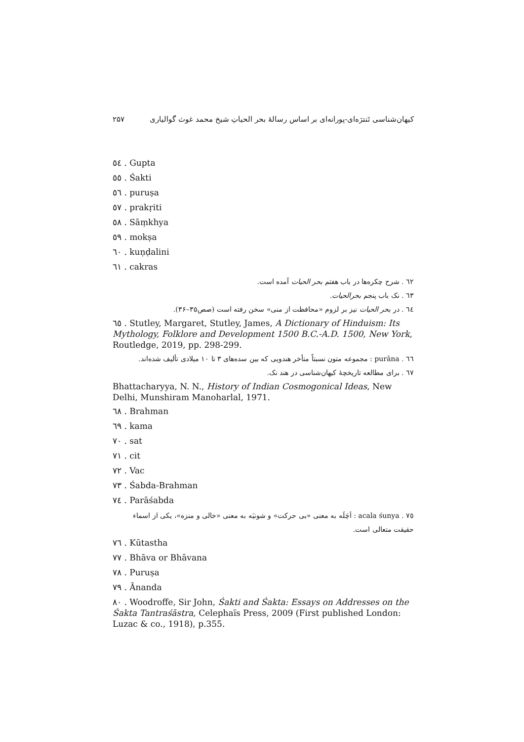۲۵۷ کیهان‌شناسی تَنترَه‌ای-پورانه‌ای بر اساس رسالهٔ بحر الحیاتِ شیخ محمد غوث گوالیاری
٥٤ . Gupta
٥٥ . Śakti
٥٦ . puruṣa
٥٧ . prakṛiti
٥٨ . Sāṃkhya
٥٩ . mokṣa
٦٠ . kuṇḍalini
٦١ . cakras
٦٢ . شرح چکره‌ها در باب هفتم بحر الحیات آمده است.
٦٣ . نک باب پنجم بحرالحیات.
٦٤ . در بحر الحیات نیز بر لزوم «محافظت از منی» سخن رفته است (صص۳۵–۳۶).
٦٥ . Stutley, Margaret, Stutley, James, A Dictionary of Hinduism: Its Mythology, Folklore and Development 1500 B.C.-A.D. 1500, New York, Routledge, 2019, pp. 298-299.
٦٦ . purāna : مجموعه متون نسبتاً متأخر هندویی که بین سده‌های ۳ تا ۱۰ میلادی تألیف شده‌اند.
٦٧ . برای مطالعه تاریخچهٔ کیهان‌شناسی در هند نک.
Bhattacharyya, N. N., History of Indian Cosmogonical Ideas, New Delhi, Munshiram Manoharlal, 1971.
٦٨ . Brahman
٦٩ . kama
٧٠ . sat
٧١ . cit
٧٢ . Vac
٧٣ . Śabda-Brahman
٧٤ . Parāśabda
٧٥ . acala śunya : اَچَلَه به معنی «بی حرکت» و شونیَه به معنی «خالی و منزه»، یکی از اسماء حقیقت متعالی است.
٧٦ . Kūtastha
٧٧ . Bhāva or Bhāvana
٧٨ . Puruṣa
٧٩ . Ānanda
٨٠ . Woodroffe, Sir John, Śakti and Śakta: Essays on Addresses on the Śakta Tantraśāstra, Celephaïs Press, 2009 (First published London: Luzac & co., 1918), p.355.